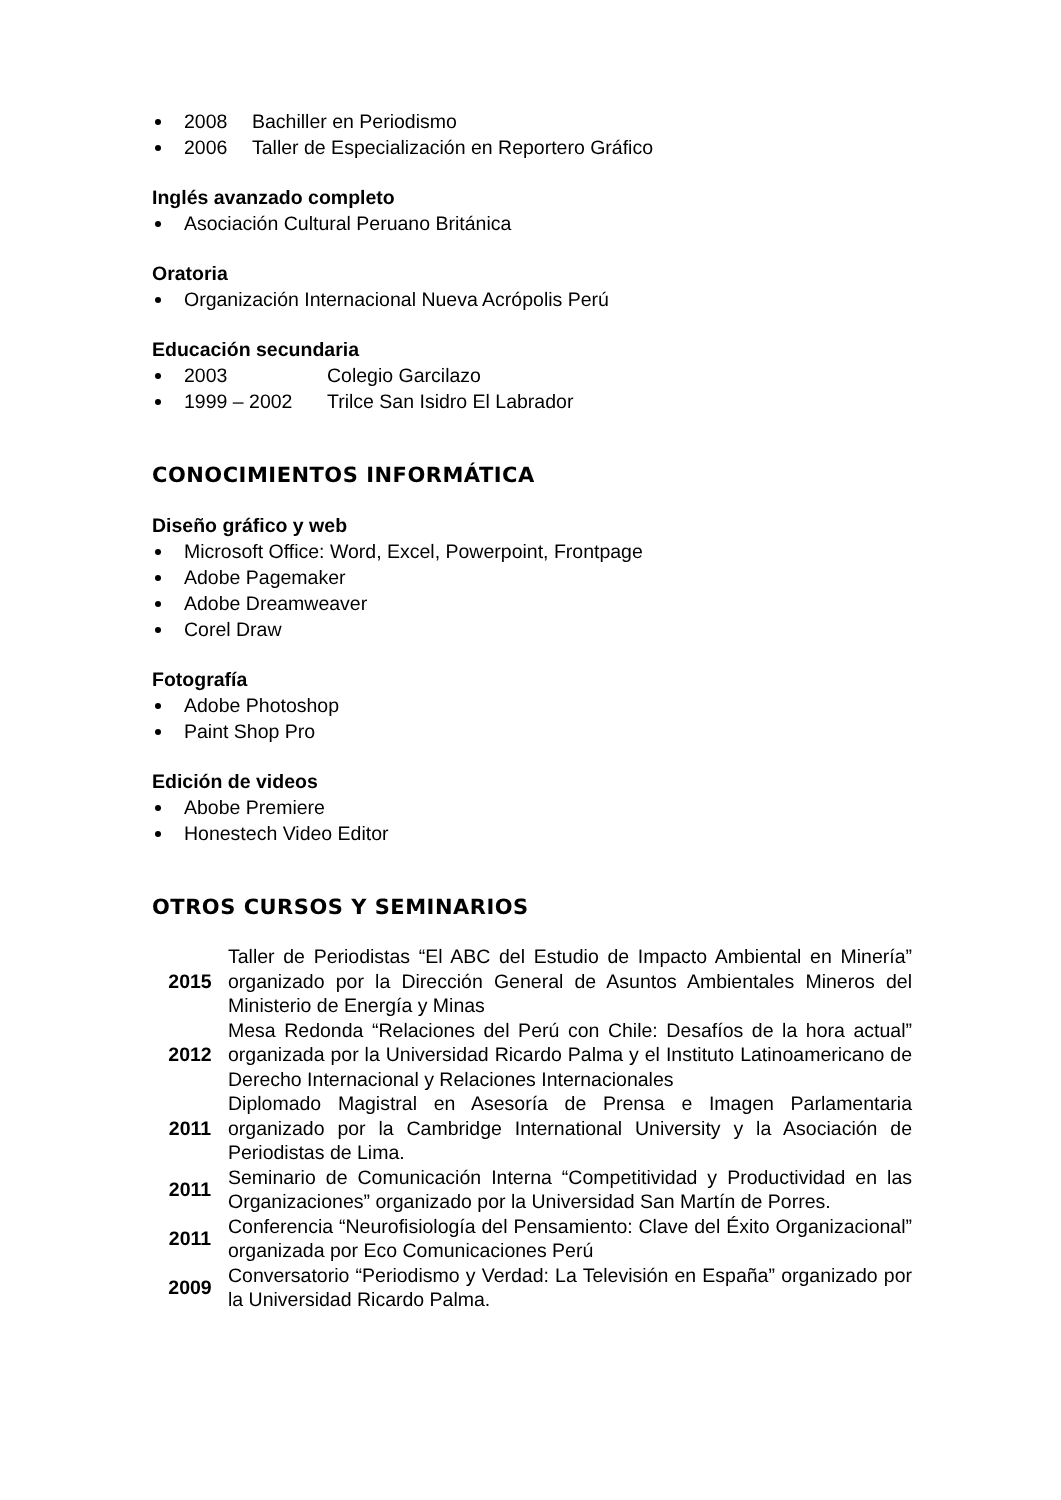2008 Bachiller en Periodismo
2006 Taller de Especialización en Reportero Gráfico
Inglés avanzado completo
Asociación Cultural Peruano Británica
Oratoria
Organización Internacional Nueva Acrópolis Perú
Educación secundaria
2003 Colegio Garcilazo
1999 – 2002 Trilce San Isidro El Labrador
CONOCIMIENTOS INFORMÁTICA
Diseño gráfico y web
Microsoft Office: Word, Excel, Powerpoint, Frontpage
Adobe Pagemaker
Adobe Dreamweaver
Corel Draw
Fotografía
Adobe Photoshop
Paint Shop Pro
Edición de videos
Abobe Premiere
Honestech Video Editor
OTROS CURSOS Y SEMINARIOS
| 2015 | Taller de Periodistas “El ABC del Estudio de Impacto Ambiental en Minería” organizado por la Dirección General de Asuntos Ambientales Mineros del Ministerio de Energía y Minas |
| 2012 | Mesa Redonda “Relaciones del Perú con Chile: Desafíos de la hora actual” organizada por la Universidad Ricardo Palma y el Instituto Latinoamericano de Derecho Internacional y Relaciones Internacionales |
| 2011 | Diplomado Magistral en Asesoría de Prensa e Imagen Parlamentaria organizado por la Cambridge International University y la Asociación de Periodistas de Lima. |
| 2011 | Seminario de Comunicación Interna “Competitividad y Productividad en las Organizaciones” organizado por la Universidad San Martín de Porres. |
| 2011 | Conferencia “Neurofisiología del Pensamiento: Clave del Éxito Organizacional” organizada por Eco Comunicaciones Perú |
| 2009 | Conversatorio “Periodismo y Verdad: La Televisión en España” organizado por la Universidad Ricardo Palma. |